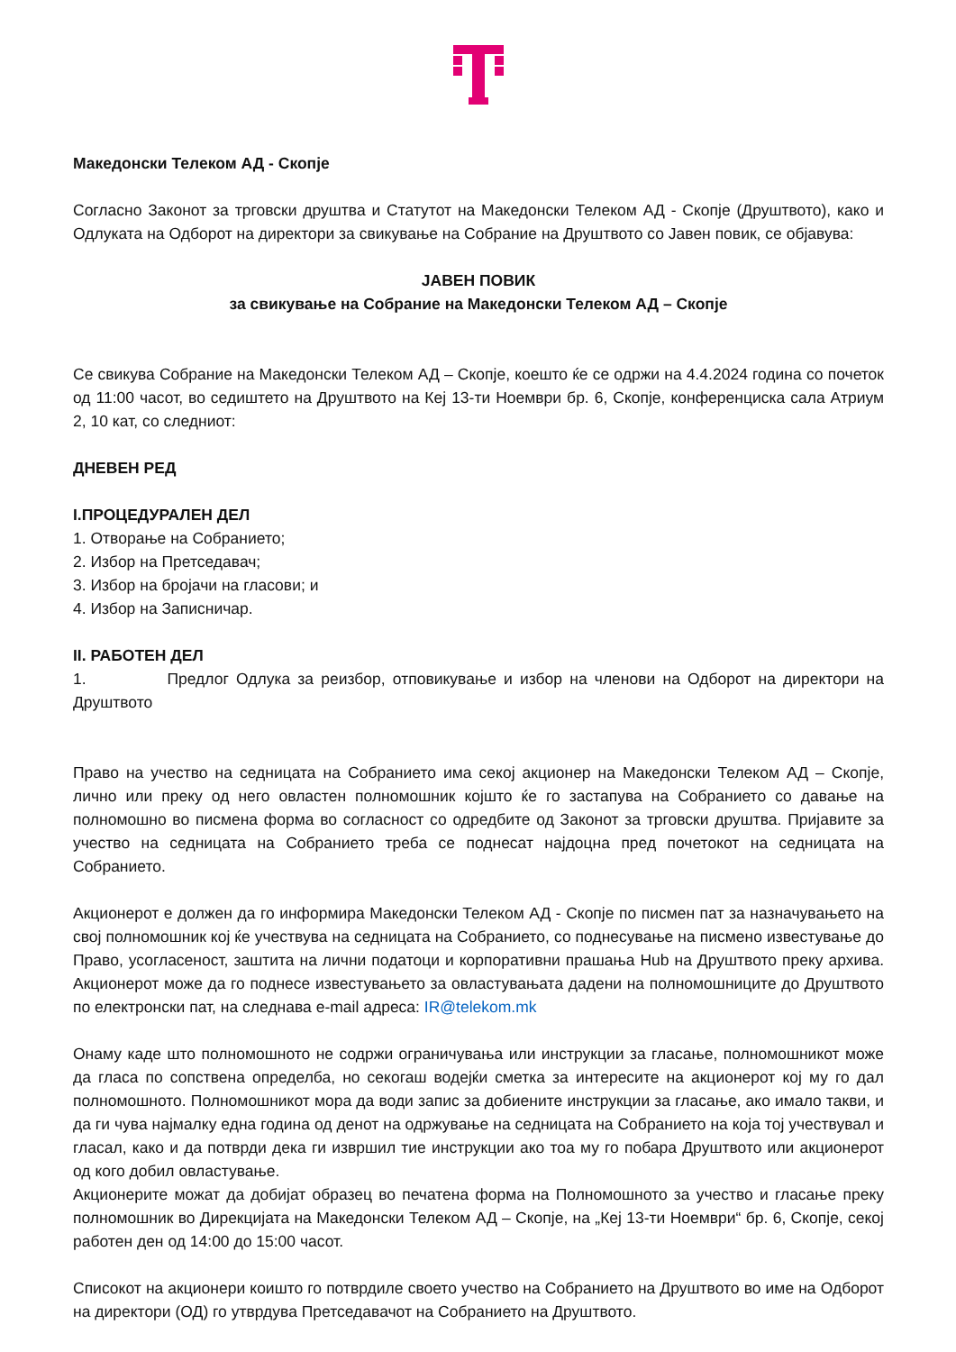Македонски Телеком АД - Скопје
Согласно Законот за трговски друштва и Статутот на Македонски Телеком АД - Скопје (Друштвото), како и Одлуката на Одборот на директори за свикување на Собрание на Друштвото со Јавен повик, се објавува:
ЈАВЕН ПОВИК
за свикување на Собрание на Македонски Телеком АД – Скопје
Се свикува Собрание на Македонски Телеком АД – Скопје, коешто ќе се одржи на 4.4.2024 година со почеток од 11:00 часот, во седиштето на Друштвото на Кеј 13-ти Ноември бр. 6, Скопје, конференциска сала Атриум 2, 10 кат, со следниот:
ДНЕВЕН РЕД
I.ПРОЦЕДУРАЛЕН ДЕЛ
1. Отворање на Собранието;
2. Избор на Претседавач;
3. Избор на бројачи на гласови; и
4. Избор на Записничар.
II. РАБОТЕН ДЕЛ
1. Предлог Одлука за реизбор, отповикување и избор на членови на Одборот на директори на Друштвото
Право на учество на седницата на Собранието има секој акционер на Македонски Телеком АД – Скопје, лично или преку од него овластен полномошник којшто ќе го застапува на Собранието со давање на полномошно во писмена форма во согласност со одредбите од Законот за трговски друштва. Пријавите за учество на седницата на Собранието треба се поднесат најдоцна пред почетокот на седницата на Собранието.
Акционерот е должен да го информира Македонски Телеком АД - Скопје по писмен пат за назначувањето на свој полномошник кој ќе учествува на седницата на Собранието, со поднесување на писмено известување до Право, усогласеност, заштита на лични податоци и корпоративни прашања Hub на Друштвото преку архива. Акционерот може да го поднесе известувањето за овластувањата дадени на полномошниците до Друштвото по електронски пат, на следнава e-mail адреса: IR@telekom.mk
Онаму каде што полномошното не содржи ограничувања или инструкции за гласање, полномошникот може да гласа по сопствена определба, но секогаш водејќи сметка за интересите на акционерот кој му го дал полномошното. Полномошникот мора да води запис за добиените инструкции за гласање, ако имало такви, и да ги чува најмалку една година од денот на одржување на седницата на Собранието на која тој учествувал и гласал, како и да потврди дека ги извршил тие инструкции ако тоа му го побара Друштвото или акционерот од кого добил овластување.
Акционерите можат да добијат образец во печатена форма на Полномошното за учество и гласање преку полномошник во Дирекцијата на Македонски Телеком АД – Скопје, на „Кеј 13-ти Ноември“ бр. 6, Скопје, секој работен ден од 14:00 до 15:00 часот.
Списокот на акционери коишто го потврдиле своето учество на Собранието на Друштвото во име на Одборот на директори (ОД) го утврдува Претседавачот на Собранието на Друштвото.